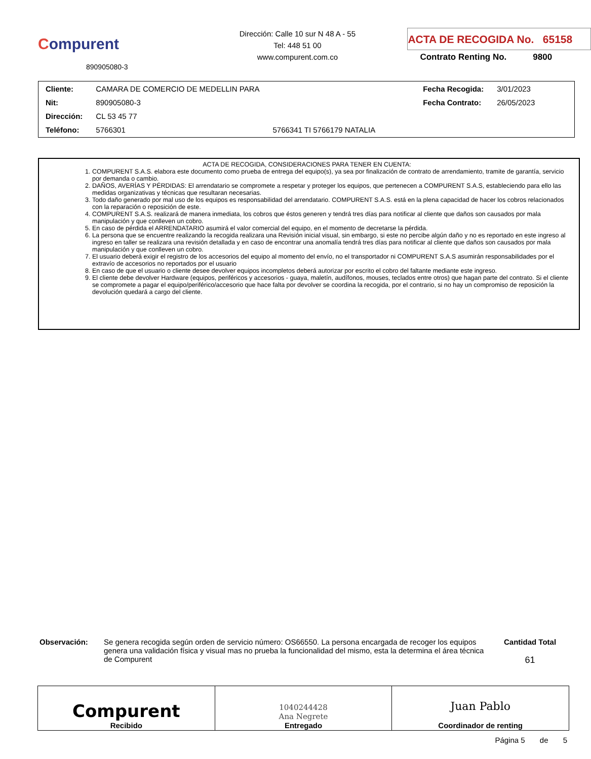Compurent
890905080-3
Dirección: Calle 10 sur N 48 A - 55
Tel: 448 51 00
www.compurent.com.co
ACTA DE RECOGIDA No. 65158
Contrato Renting No. 9800
| Cliente: | CAMARA DE COMERCIO DE MEDELLIN PARA | | Fecha Recogida: | 3/01/2023 |
| Nit: | 890905080-3 | | Fecha Contrato: | 26/05/2023 |
| Dirección: | CL 53 45 77 | | | |
| Teléfono: | 5766301 | 5766341 TI 5766179 NATALIA | | |
ACTA DE RECOGIDA, CONSIDERACIONES PARA TENER EN CUENTA:
1. COMPURENT S.A.S. elabora este documento como prueba de entrega del equipo(s), ya sea por finalización de contrato de arrendamiento, tramite de garantía, servicio por demanda o cambio.
2. DAÑOS, AVERÍAS Y PÉRDIDAS: El arrendatario se compromete a respetar y proteger los equipos, que pertenecen a COMPURENT S.A.S, estableciendo para ello las medidas organizativas y técnicas que resultaran necesarias.
3. Todo daño generado por mal uso de los equipos es responsabilidad del arrendatario. COMPURENT S.A.S. está en la plena capacidad de hacer los cobros relacionados con la reparación o reposición de este.
4. COMPURENT S.A.S. realizará de manera inmediata, los cobros que éstos generen y tendrá tres días para notificar al cliente que daños son causados por mala manipulación y que conlleven un cobro.
5. En caso de pérdida el ARRENDATARIO asumirá el valor comercial del equipo, en el momento de decretarse la pérdida.
6. La persona que se encuentre realizando la recogida realizara una Revisión inicial visual, sin embargo, si este no percibe algún daño y no es reportado en este ingreso al ingreso en taller se realizara una revisión detallada y en caso de encontrar una anomalía tendrá tres días para notificar al cliente que daños son causados por mala manipulación y que conlleven un cobro.
7. El usuario deberá exigir el registro de los accesorios del equipo al momento del envío, no el transportador ni COMPURENT S.A.S asumirán responsabilidades por el extravío de accesorios no reportados por el usuario
8. En caso de que el usuario o cliente desee devolver equipos incompletos deberá autorizar por escrito el cobro del faltante mediante este ingreso.
9. El cliente debe devolver Hardware (equipos, periféricos y accesorios - guaya, maletín, audífonos, mouses, teclados entre otros) que hagan parte del contrato. Si el cliente se compromete a pagar el equipo/periférico/accesorio que hace falta por devolver se coordina la recogida, por el contrario, si no hay un compromiso de reposición la devolución quedará a cargo del cliente.
Observación: Se genera recogida según orden de servicio número: OS66550. La persona encargada de recoger los equipos genera una validación física y visual mas no prueba la funcionalidad del mismo, esta la determina el área técnica de Compurent
Cantidad Total
61
| Compurent Recibido | 1040244428 Ana Negrete Entregado | Juan Pablo Coordinador de renting |
Página 5 de 5